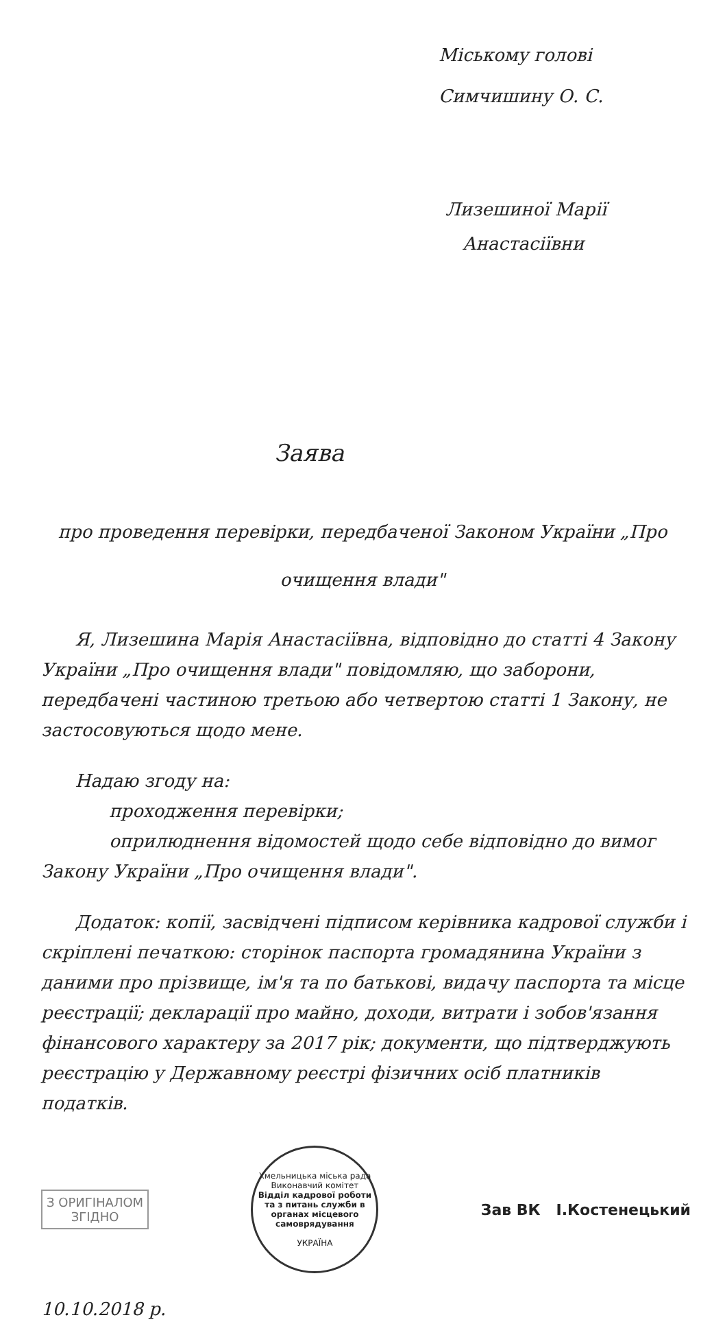Міському голові
Симчишину О. С.
Лизешиної Марії
Анастасіївни
Заява
про проведення перевірки, передбаченої Законом України „Про очищення влади"
Я, Лизешина Марія Анастасіївна, відповідно до статті 4 Закону України „Про очищення влади" повідомляю, що заборони, передбачені частиною третьою або четвертою статті 1 Закону, не застосовуються щодо мене.
Надаю згоду на:
проходження перевірки;
оприлюднення відомостей щодо себе відповідно до вимог Закону України „Про очищення влади".
Додаток: копії, засвідчені підписом керівника кадрової служби і скріплені печаткою: сторінок паспорта громадянина України з даними про прізвище, ім'я та по батькові, видачу паспорта та місце реєстрації; декларації про майно, доходи, витрати і зобов'язання фінансового характеру за 2017 рік; документи, що підтверджують реєстрацію у Державному реєстрі фізичних осіб платників податків.
З ОРИГІНАЛОМ
ЗГІДНО
Хмельницька міська рада Виконавчий комітет
Відділ кадрової роботи та з питань служби в органах місцевого самоврядування
УКРАЇНА
Зав ВК І.Костенецький
10.10.2018 р.